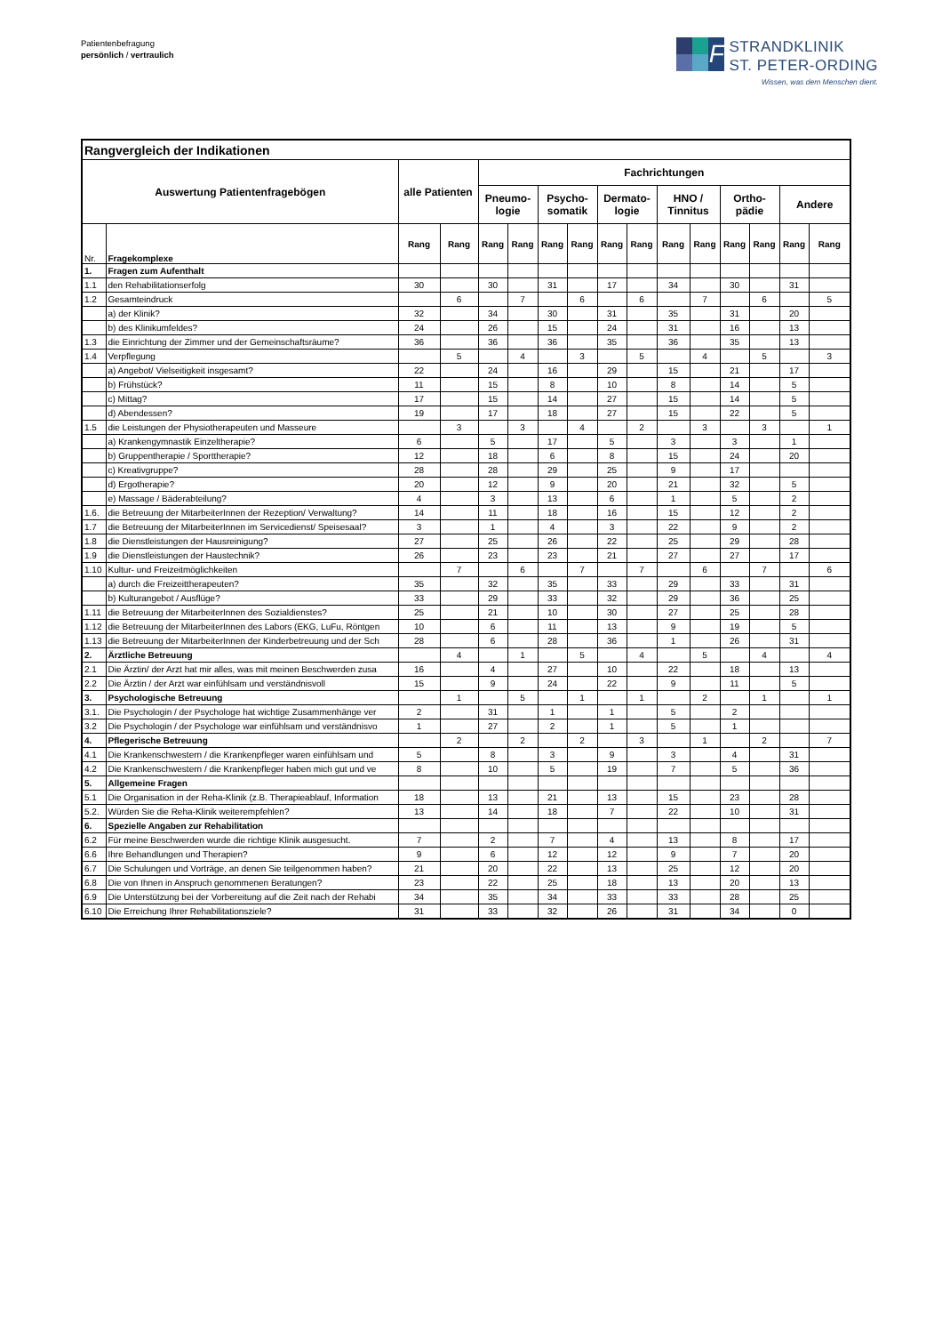Patientenbefragung
persönlich / vertraulich
F
STRANDKLINIK
ST. PETER-ORDING
Wissen, was dem Menschen dient.
| Rangvergleich der Indikationen | | | | | | | | | | | | | | | |
| Auswertung Patientenfragebögen | | alle Patienten | | Fachrichtungen | | | | | | | | | | | |
| | | | | Pneumo- logie | | Psycho- somatik | | Dermato- logie | | HNO / Tinnitus | | Ortho- pädie | | Andere | |
| Nr. | Fragekomplexe | Rang | Rang | Rang | Rang | Rang | Rang | Rang | Rang | Rang | Rang | Rang | Rang | Rang | Rang |
| 1. | Fragen zum Aufenthalt | | | | | | | | | | | | | | |
| 1.1 | den Rehabilitationserfolg | 30 | | 30 | | 31 | | 17 | | 34 | | 30 | | 31 | |
| 1.2 | Gesamteindruck | | 6 | | 7 | | 6 | | 6 | | 7 | | 6 | | 5 |
| | a) der Klinik? | 32 | | 34 | | 30 | | 31 | | 35 | | 31 | | 20 | |
| | b) des Klinikumfeldes? | 24 | | 26 | | 15 | | 24 | | 31 | | 16 | | 13 | |
| 1.3 | die Einrichtung der Zimmer und der Gemeinschaftsräume? | 36 | | 36 | | 36 | | 35 | | 36 | | 35 | | 13 | |
| 1.4 | Verpflegung | | 5 | | 4 | | 3 | | 5 | | 4 | | 5 | | 3 |
| | a) Angebot/ Vielseitigkeit insgesamt? | 22 | | 24 | | 16 | | 29 | | 15 | | 21 | | 17 | |
| | b) Frühstück? | 11 | | 15 | | 8 | | 10 | | 8 | | 14 | | 5 | |
| | c) Mittag? | 17 | | 15 | | 14 | | 27 | | 15 | | 14 | | 5 | |
| | d) Abendessen? | 19 | | 17 | | 18 | | 27 | | 15 | | 22 | | 5 | |
| 1.5 | die Leistungen der Physiotherapeuten und Masseure | | 3 | | 3 | | 4 | | 2 | | 3 | | 3 | | 1 |
| | a) Krankengymnastik Einzeltherapie? | 6 | | 5 | | 17 | | 5 | | 3 | | 3 | | 1 | |
| | b) Gruppentherapie / Sporttherapie? | 12 | | 18 | | 6 | | 8 | | 15 | | 24 | | 20 | |
| | c) Kreativgruppe? | 28 | | 28 | | 29 | | 25 | | 9 | | 17 | | | |
| | d) Ergotherapie? | 20 | | 12 | | 9 | | 20 | | 21 | | 32 | | 5 | |
| | e) Massage / Bäderabteilung? | 4 | | 3 | | 13 | | 6 | | 1 | | 5 | | 2 | |
| 1.6. | die Betreuung der MitarbeiterInnen der Rezeption/ Verwaltung? | 14 | | 11 | | 18 | | 16 | | 15 | | 12 | | 2 | |
| 1.7 | die Betreuung der MitarbeiterInnen im Servicedienst/ Speisesaal? | 3 | | 1 | | 4 | | 3 | | 22 | | 9 | | 2 | |
| 1.8 | die Dienstleistungen der Hausreinigung? | 27 | | 25 | | 26 | | 22 | | 25 | | 29 | | 28 | |
| 1.9 | die Dienstleistungen der Haustechnik? | 26 | | 23 | | 23 | | 21 | | 27 | | 27 | | 17 | |
| 1.10 | Kultur- und Freizeitmöglichkeiten | | 7 | | 6 | | 7 | | 7 | | 6 | | 7 | | 6 |
| | a) durch die Freizeittherapeuten? | 35 | | 32 | | 35 | | 33 | | 29 | | 33 | | 31 | |
| | b) Kulturangebot / Ausflüge? | 33 | | 29 | | 33 | | 32 | | 29 | | 36 | | 25 | |
| 1.11 | die Betreuung der MitarbeiterInnen des Sozialdienstes? | 25 | | 21 | | 10 | | 30 | | 27 | | 25 | | 28 | |
| 1.12 | die Betreuung der MitarbeiterInnen des Labors (EKG, LuFu, Röntgen | 10 | | 6 | | 11 | | 13 | | 9 | | 19 | | 5 | |
| 1.13 | die Betreuung der MitarbeiterInnen der Kinderbetreuung und der Sch | 28 | | 6 | | 28 | | 36 | | 1 | | 26 | | 31 | |
| 2. | Ärztliche Betreuung | | 4 | | 1 | | 5 | | 4 | | 5 | | 4 | | 4 |
| 2.1 | Die Ärztin/ der Arzt hat mir alles, was mit meinen Beschwerden zusa | 16 | | 4 | | 27 | | 10 | | 22 | | 18 | | 13 | |
| 2.2 | Die Ärztin / der Arzt war einfühlsam und verständnisvoll | 15 | | 9 | | 24 | | 22 | | 9 | | 11 | | 5 | |
| 3. | Psychologische Betreuung | | 1 | | 5 | | 1 | | 1 | | 2 | | 1 | | 1 |
| 3.1. | Die Psychologin / der Psychologe hat wichtige Zusammenhänge ver | 2 | | 31 | | 1 | | 1 | | 5 | | 2 | | | |
| 3.2 | Die Psychologin / der Psychologe war einfühlsam und verständnisvo | 1 | | 27 | | 2 | | 1 | | 5 | | 1 | | | |
| 4. | Pflegerische Betreuung | | 2 | | 2 | | 2 | | 3 | | 1 | | 2 | | 7 |
| 4.1 | Die Krankenschwestern / die Krankenpfleger waren einfühlsam und | 5 | | 8 | | 3 | | 9 | | 3 | | 4 | | 31 | |
| 4.2 | Die Krankenschwestern / die Krankenpfleger haben mich gut und ve | 8 | | 10 | | 5 | | 19 | | 7 | | 5 | | 36 | |
| 5. | Allgemeine Fragen | | | | | | | | | | | | | | |
| 5.1 | Die Organisation in der Reha-Klinik (z.B. Therapieablauf, Information | 18 | | 13 | | 21 | | 13 | | 15 | | 23 | | 28 | |
| 5.2. | Würden Sie die Reha-Klinik weiterempfehlen? | 13 | | 14 | | 18 | | 7 | | 22 | | 10 | | 31 | |
| 6. | Spezielle Angaben zur Rehabilitation | | | | | | | | | | | | | | |
| 6.2 | Für meine Beschwerden wurde die richtige Klinik ausgesucht. | 7 | | 2 | | 7 | | 4 | | 13 | | 8 | | 17 | |
| 6.6 | Ihre Behandlungen und Therapien? | 9 | | 6 | | 12 | | 12 | | 9 | | 7 | | 20 | |
| 6.7 | Die Schulungen und Vorträge, an denen Sie teilgenommen haben? | 21 | | 20 | | 22 | | 13 | | 25 | | 12 | | 20 | |
| 6.8 | Die von Ihnen in Anspruch genommenen Beratungen? | 23 | | 22 | | 25 | | 18 | | 13 | | 20 | | 13 | |
| 6.9 | Die Unterstützung bei der Vorbereitung auf die Zeit nach der Rehabi | 34 | | 35 | | 34 | | 33 | | 33 | | 28 | | 25 | |
| 6.10 | Die Erreichung Ihrer Rehabilitationsziele? | 31 | | 33 | | 32 | | 26 | | 31 | | 34 | | 0 | |